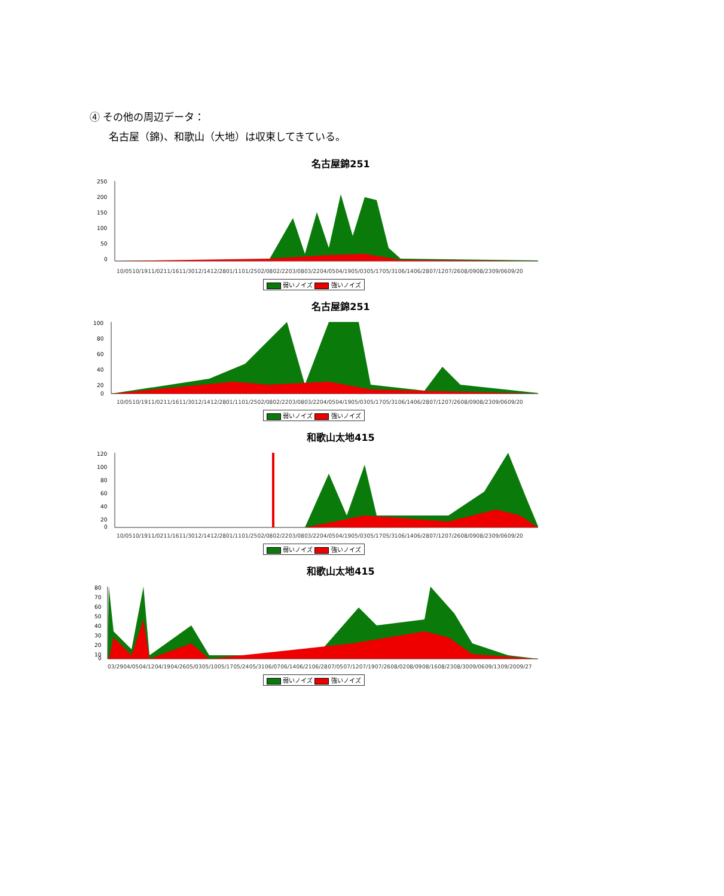④ その他の周辺データ：
名古屋（錦)、和歌山（大地）は収束してきている。
名古屋錦251
250
200
150
100
50
0
10/05 10/19 11/02 11/16 11/30 12/14 12/28 01/11 01/25 02/08 02/22 03/08 03/22 04/05 04/19 05/03 05/17 05/31 06/14 06/28 07/12 07/26 08/09 08/23 09/06 09/20
弱いノイズ 強いノイズ
名古屋錦251
100
80
60
40
20
0
10/05 10/19 11/02 11/16 11/30 12/14 12/28 01/11 01/25 02/08 02/22 03/08 03/22 04/05 04/19 05/03 05/17 05/31 06/14 06/28 07/12 07/26 08/09 08/23 09/06 09/20
弱いノイズ 強いノイズ
和歌山太地415
120
100
80
60
40
20
0
10/05 10/19 11/02 11/16 11/30 12/14 12/28 01/11 01/25 02/08 02/22 03/08 03/22 04/05 04/19 05/03 05/17 05/31 06/14 06/28 07/12 07/26 08/09 08/23 09/06 09/20
弱いノイズ 強いノイズ
和歌山太地415
80
70
60
50
40
30
20
10
0
03/29 04/05 04/12 04/19 04/26 05/03 05/10 05/17 05/24 05/31 06/07 06/14 06/21 06/28 07/05 07/12 07/19 07/26 08/02 08/09 08/16 08/23 08/30 09/06 09/13 09/20 09/27
弱いノイズ 強いノイズ